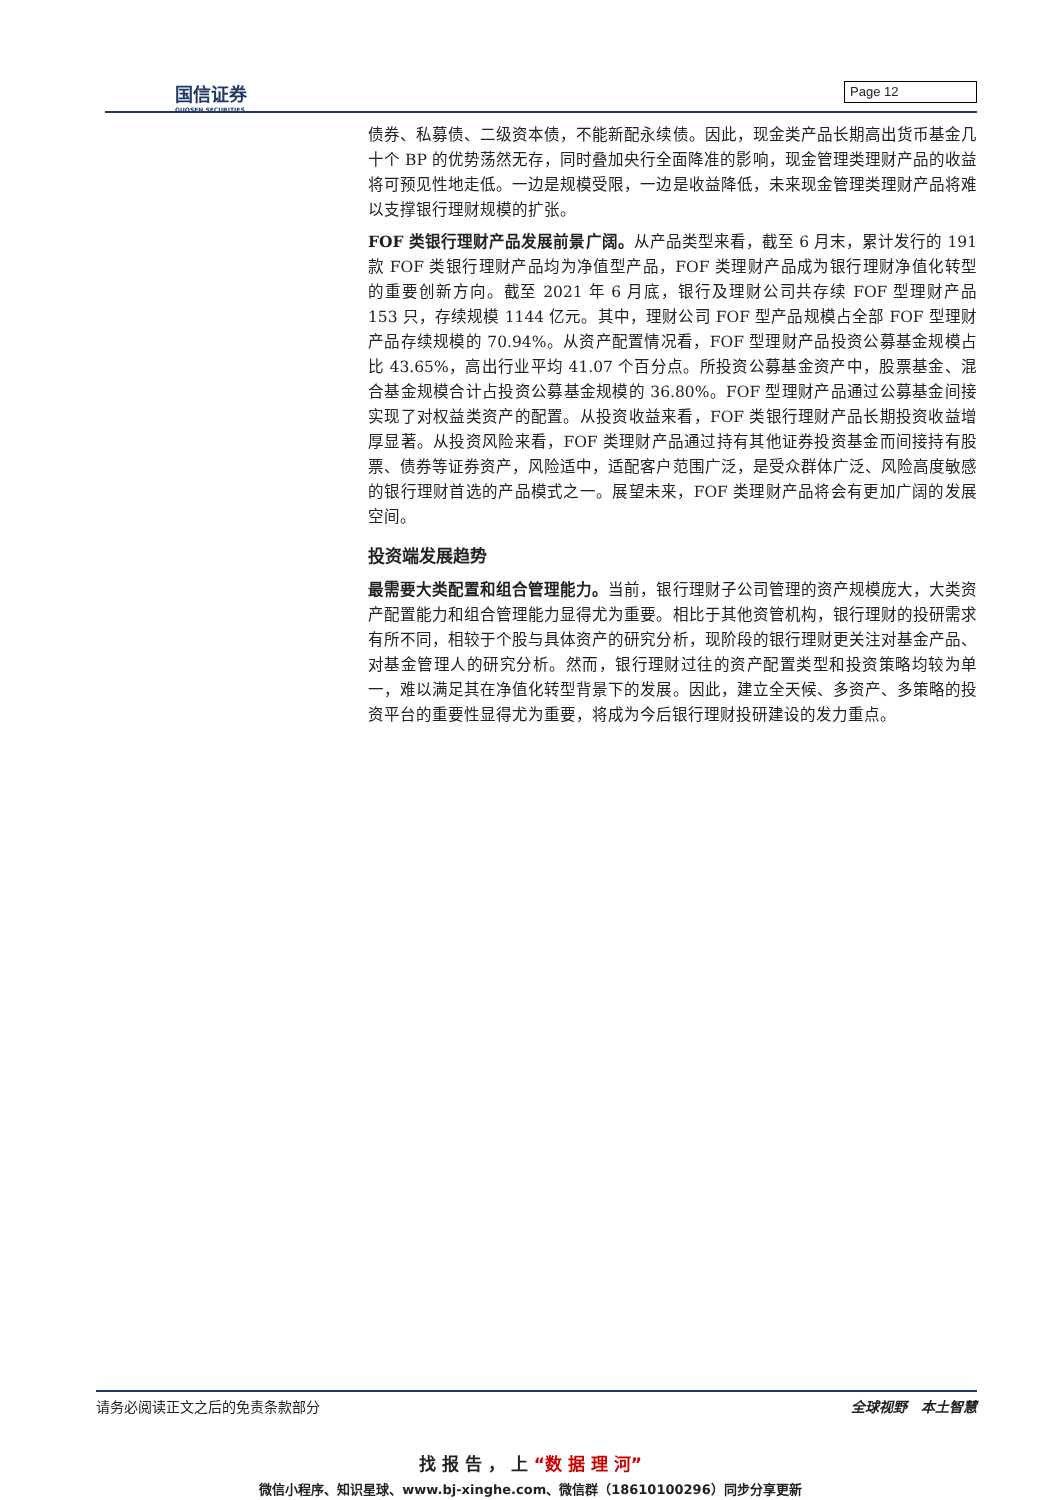国信证券
GUOSEN SECURITIES
Page 12
债券、私募债、二级资本债，不能新配永续债。因此，现金类产品长期高出货币基金几十个 BP 的优势荡然无存，同时叠加央行全面降准的影响，现金管理类理财产品的收益将可预见性地走低。一边是规模受限，一边是收益降低，未来现金管理类理财产品将难以支撑银行理财规模的扩张。
FOF 类银行理财产品发展前景广阔。从产品类型来看，截至 6 月末，累计发行的 191 款 FOF 类银行理财产品均为净值型产品，FOF 类理财产品成为银行理财净值化转型的重要创新方向。截至 2021 年 6 月底，银行及理财公司共存续 FOF 型理财产品 153 只，存续规模 1144 亿元。其中，理财公司 FOF 型产品规模占全部 FOF 型理财产品存续规模的 70.94%。从资产配置情况看，FOF 型理财产品投资公募基金规模占比 43.65%，高出行业平均 41.07 个百分点。所投资公募基金资产中，股票基金、混合基金规模合计占投资公募基金规模的 36.80%。FOF 型理财产品通过公募基金间接实现了对权益类资产的配置。从投资收益来看，FOF 类银行理财产品长期投资收益增厚显著。从投资风险来看，FOF 类理财产品通过持有其他证券投资基金而间接持有股票、债券等证券资产，风险适中，适配客户范围广泛，是受众群体广泛、风险高度敏感的银行理财首选的产品模式之一。展望未来，FOF 类理财产品将会有更加广阔的发展空间。
投资端发展趋势
最需要大类配置和组合管理能力。当前，银行理财子公司管理的资产规模庞大，大类资产配置能力和组合管理能力显得尤为重要。相比于其他资管机构，银行理财的投研需求有所不同，相较于个股与具体资产的研究分析，现阶段的银行理财更关注对基金产品、对基金管理人的研究分析。然而，银行理财过往的资产配置类型和投资策略均较为单一，难以满足其在净值化转型背景下的发展。因此，建立全天候、多资产、多策略的投资平台的重要性显得尤为重要，将成为今后银行理财投研建设的发力重点。
请务必阅读正文之后的免责条款部分 全球视野　本土智慧
找 报 告 ， 上 “数 据 理 河”
微信小程序、知识星球、www.bj-xinghe.com、微信群（18610100296）同步分享更新